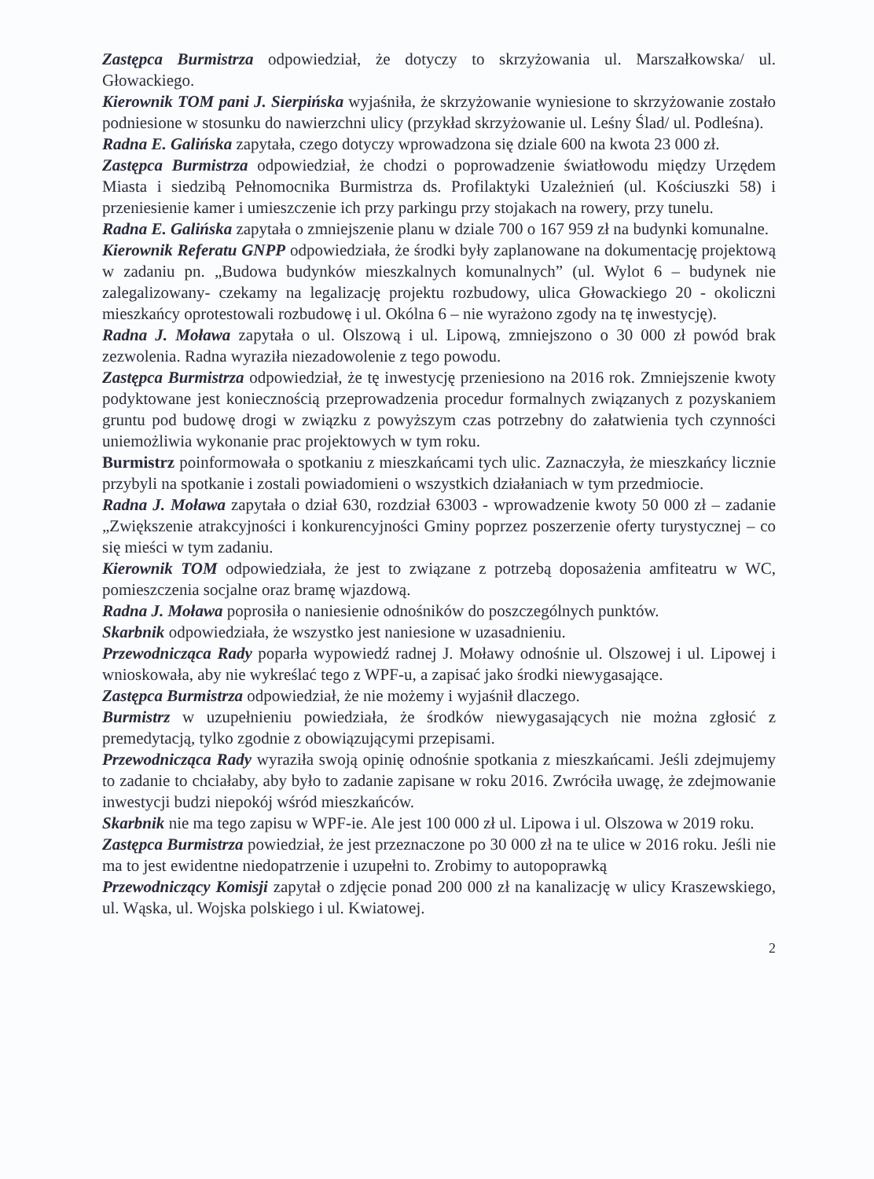Zastępca Burmistrza odpowiedział, że dotyczy to skrzyżowania ul. Marszałkowska/ ul. Głowackiego.
Kierownik TOM pani J. Sierpińska wyjaśniła, że skrzyżowanie wyniesione to skrzyżowanie zostało podniesione w stosunku do nawierzchni ulicy (przykład skrzyżowanie ul. Leśny Ślad/ ul. Podleśna).
Radna E. Galińska zapytała, czego dotyczy wprowadzona się dziale 600 na kwota 23 000 zł.
Zastępca Burmistrza odpowiedział, że chodzi o poprowadzenie światłowodu między Urzędem Miasta i siedzibą Pełnomocnika Burmistrza ds. Profilaktyki Uzależnień (ul. Kościuszki 58) i przeniesienie kamer i umieszczenie ich przy parkingu przy stojakach na rowery, przy tunelu.
Radna E. Galińska zapytała o zmniejszenie planu w dziale 700 o 167 959 zł na budynki komunalne.
Kierownik Referatu GNPP odpowiedziała, że środki były zaplanowane na dokumentację projektową w zadaniu pn. „Budowa budynków mieszkalnych komunalnych” (ul. Wylot 6 – budynek nie zalegalizowany- czekamy na legalizację projektu rozbudowy, ulica Głowackiego 20 - okoliczni mieszkańcy oprotestowali rozbudowę i ul. Okólna 6 – nie wyrażono zgody na tę inwestycję).
Radna J. Moława zapytała o ul. Olszową i ul. Lipową, zmniejszono o 30 000 zł powód brak zezwolenia. Radna wyraziła niezadowolenie z tego powodu.
Zastępca Burmistrza odpowiedział, że tę inwestycję przeniesiono na 2016 rok. Zmniejszenie kwoty podyktowane jest koniecznością przeprowadzenia procedur formalnych związanych z pozyskaniem gruntu pod budowę drogi w związku z powyższym czas potrzebny do załatwienia tych czynności uniemożliwia wykonanie prac projektowych w tym roku.
Burmistrz poinformowała o spotkaniu z mieszkańcami tych ulic. Zaznaczyła, że mieszkańcy licznie przybyli na spotkanie i zostali powiadomieni o wszystkich działaniach w tym przedmiocie.
Radna J. Moława zapytała o dział 630, rozdział 63003 - wprowadzenie kwoty 50 000 zł – zadanie „Zwiększenie atrakcyjności i konkurencyjności Gminy poprzez poszerzenie oferty turystycznej – co się mieści w tym zadaniu.
Kierownik TOM odpowiedziała, że jest to związane z potrzebą doposażenia amfiteatru w WC, pomieszczenia socjalne oraz bramę wjazdową.
Radna J. Moława poprosiła o naniesienie odnośników do poszczególnych punktów.
Skarbnik odpowiedziała, że wszystko jest naniesione w uzasadnieniu.
Przewodnicząca Rady poparła wypowiedź radnej J. Moławy odnośnie ul. Olszowej i ul. Lipowej i wnioskowała, aby nie wykreślać tego z WPF-u, a zapisać jako środki niewygasające.
Zastępca Burmistrza odpowiedział, że nie możemy i wyjaśnił dlaczego.
Burmistrz w uzupełnieniu powiedziała, że środków niewygasających nie można zgłosić z premedytacją, tylko zgodnie z obowiązującymi przepisami.
Przewodnicząca Rady wyraziła swoją opinię odnośnie spotkania z mieszkańcami. Jeśli zdejmujemy to zadanie to chciałaby, aby było to zadanie zapisane w roku 2016. Zwróciła uwagę, że zdejmowanie inwestycji budzi niepokój wśród mieszkańców.
Skarbnik nie ma tego zapisu w WPF-ie. Ale jest 100 000 zł ul. Lipowa i ul. Olszowa w 2019 roku.
Zastępca Burmistrza powiedział, że jest przeznaczone po 30 000 zł na te ulice w 2016 roku. Jeśli nie ma to jest ewidentne niedopatrzenie i uzupełni to. Zrobimy to autopoprawką
Przewodniczący Komisji zapytał o zdjęcie ponad 200 000 zł na kanalizację w ulicy Kraszewskiego, ul. Wąska, ul. Wojska polskiego i ul. Kwiatowej.
2